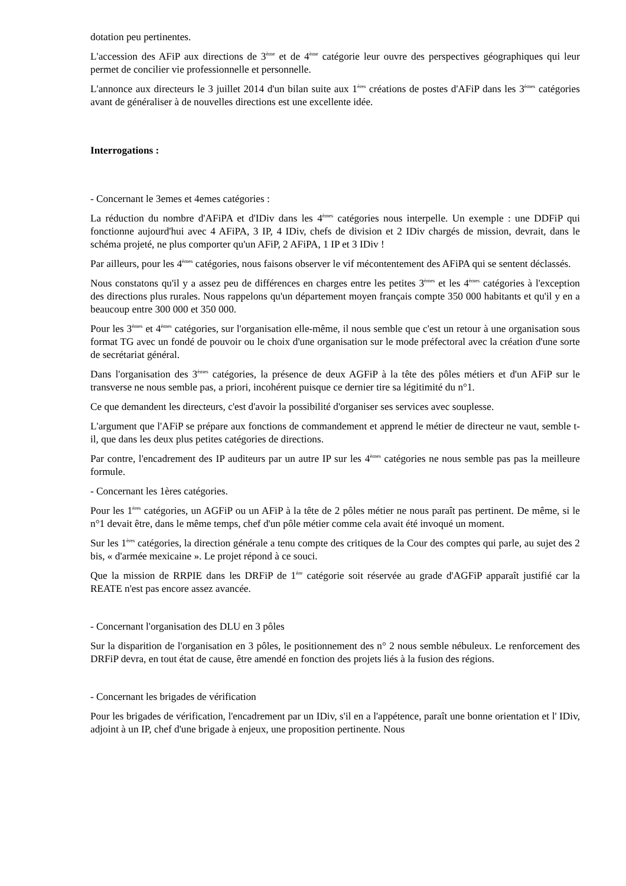dotation peu pertinentes.
L'accession des AFiP aux directions de 3<sup>ème</sup> et de 4<sup>ème</sup> catégorie leur ouvre des perspectives géographiques qui leur permet de concilier vie professionnelle et personnelle.
L'annonce aux directeurs le 3 juillet 2014 d'un bilan suite aux 1<sup>ères</sup> créations de postes d'AFiP dans les 3<sup>èmes</sup> catégories avant de généraliser à de nouvelles directions est une excellente idée.
Interrogations :
- Concernant le 3emes et 4emes catégories :
La réduction du nombre d'AFiPA et d'IDiv dans les 4<sup>èmes</sup> catégories nous interpelle. Un exemple : une DDFiP qui fonctionne aujourd'hui avec 4 AFiPA, 3 IP, 4 IDiv, chefs de division et 2 IDiv chargés de mission, devrait, dans le schéma projeté, ne plus comporter qu'un AFiP, 2 AFiPA, 1 IP et 3 IDiv !
Par ailleurs, pour les 4<sup>èmes</sup> catégories, nous faisons observer le vif mécontentement des AFiPA qui se sentent déclassés.
Nous constatons qu'il y a assez peu de différences en charges entre les petites 3<sup>èmes</sup> et les 4<sup>èmes</sup> catégories à l'exception des directions plus rurales. Nous rappelons qu'un département moyen français compte 350 000 habitants et qu'il y en a beaucoup entre 300 000 et 350 000.
Pour les 3<sup>èmes</sup> et 4<sup>èmes</sup> catégories, sur l'organisation elle-même, il nous semble que c'est un retour à une organisation sous format TG avec un fondé de pouvoir ou le choix d'une organisation sur le mode préfectoral avec la création d'une sorte de secrétariat général.
Dans l'organisation des 3<sup>èmes</sup> catégories, la présence de deux AGFiP à la tête des pôles métiers et d'un AFiP sur le transverse ne nous semble pas, a priori, incohérent puisque ce dernier tire sa légitimité du n°1.
Ce que demandent les directeurs, c'est d'avoir la possibilité d'organiser ses services avec souplesse.
L'argument que l'AFiP se prépare aux fonctions de commandement et apprend le métier de directeur ne vaut, semble t-il, que dans les deux plus petites catégories de directions.
Par contre, l'encadrement des IP auditeurs par un autre IP sur les 4<sup>èmes</sup> catégories ne nous semble pas pas la meilleure formule.
- Concernant les 1ères catégories.
Pour les 1<sup>ères</sup> catégories, un AGFiP ou un AFiP à la tête de 2 pôles métier ne nous paraît pas pertinent. De même, si le n°1 devait être, dans le même temps, chef d'un pôle métier comme cela avait été invoqué un moment.
Sur les 1<sup>ères</sup> catégories, la direction générale a tenu compte des critiques de la Cour des comptes qui parle, au sujet des 2 bis, « d'armée mexicaine ». Le projet répond à ce souci.
Que la mission de RRPIE dans les DRFiP de 1<sup>ère</sup> catégorie soit réservée au grade d'AGFiP apparaît justifié car la REATE n'est pas encore assez avancée.
- Concernant l'organisation des DLU en 3 pôles
Sur la disparition de l'organisation en 3 pôles, le positionnement des n° 2 nous semble nébuleux. Le renforcement des DRFiP devra, en tout état de cause, être amendé en fonction des projets liés à la fusion des régions.
- Concernant les brigades de vérification
Pour les brigades de vérification, l'encadrement par un IDiv, s'il en a l'appétence, paraît une bonne orientation et l' IDiv, adjoint à un IP, chef d'une brigade à enjeux, une proposition pertinente. Nous